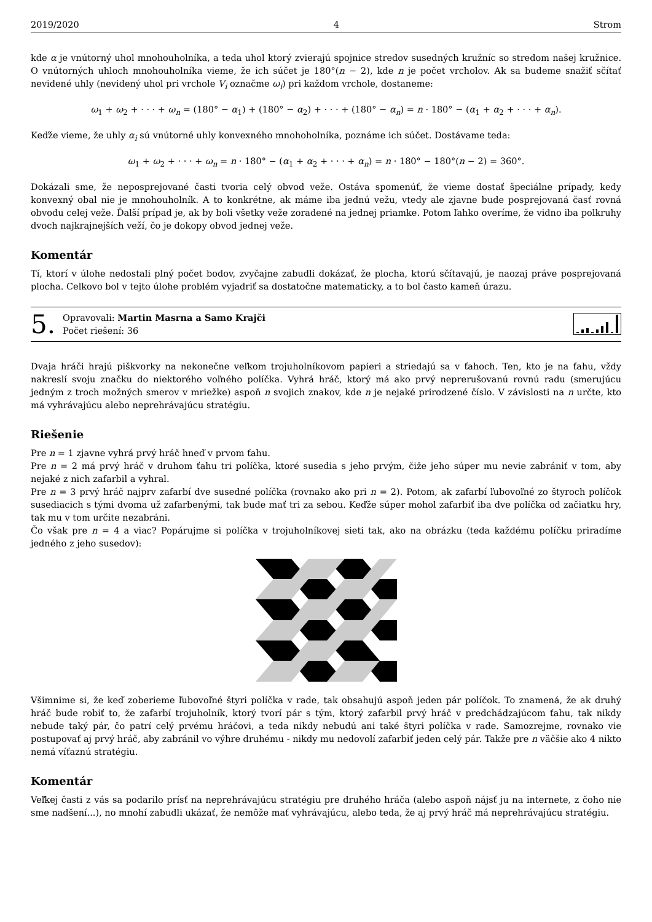2019/2020 4 Strom
kde α je vnútorný uhol mnohouholníka, a teda uhol ktorý zvierajú spojnice stredov susedných kružníc so stredom našej kružnice. O vnútorných uhloch mnohouholníka vieme, že ich súčet je 180°(n − 2), kde n je počet vrcholov. Ak sa budeme snažiť sčítať nevidené uhly (nevidený uhol pri vrchole V<sub>i</sub> označme ω<sub>i</sub>) pri každom vrchole, dostaneme:
ω<sub>1</sub> + ω<sub>2</sub> + · · · + ω<sub>n</sub> = (180° − α<sub>1</sub>) + (180° − α<sub>2</sub>) + · · · + (180° − α<sub>n</sub>) = n · 180° − (α<sub>1</sub> + α<sub>2</sub> + · · · + α<sub>n</sub>).
Keďže vieme, že uhly α<sub>i</sub> sú vnútorné uhly konvexného mnohoholníka, poznáme ich súčet. Dostávame teda:
ω<sub>1</sub> + ω<sub>2</sub> + · · · + ω<sub>n</sub> = n · 180° − (α<sub>1</sub> + α<sub>2</sub> + · · · + α<sub>n</sub>) = n · 180° − 180°(n − 2) = 360°.
Dokázali sme, že neposprejované časti tvoria celý obvod veže. Ostáva spomenúť, že vieme dostať špeciálne prípady, kedy konvexný obal nie je mnohouholník. A to konkrétne, ak máme iba jednú vežu, vtedy ale zjavne bude posprejovaná časť rovná obvodu celej veže. Ďalší prípad je, ak by boli všetky veže zoradené na jednej priamke. Potom ľahko overíme, že vidno iba polkruhy dvoch najkrajnejších veží, čo je dokopy obvod jednej veže.
Komentár
Tí, ktorí v úlohe nedostali plný počet bodov, zvyčajne zabudli dokázať, že plocha, ktorú sčítavajú, je naozaj práve posprejovaná plocha. Celkovo bol v tejto úlohe problém vyjadriť sa dostatočne matematicky, a to bol často kameň úrazu.
5.
Opravovali: Martin Masrna a Samo Krajči
Počet riešení: 36
Dvaja hráči hrajú piškvorky na nekonečne veľkom trojuholníkovom papieri a striedajú sa v ťahoch. Ten, kto je na ťahu, vždy nakreslí svoju značku do niektorého voľného políčka. Vyhrá hráč, ktorý má ako prvý neprerušovanú rovnú radu (smerujúcu jedným z troch možných smerov v mriežke) aspoň n svojich znakov, kde n je nejaké prirodzené číslo. V závislosti na n určte, kto má vyhrávajúcu alebo neprehrávajúcu stratégiu.
Riešenie
Pre n = 1 zjavne vyhrá prvý hráč hneď v prvom ťahu.
Pre n = 2 má prvý hráč v druhom ťahu tri políčka, ktoré susedia s jeho prvým, čiže jeho súper mu nevie zabrániť v tom, aby nejaké z nich zafarbil a vyhral.
Pre n = 3 prvý hráč najprv zafarbí dve susedné políčka (rovnako ako pri n = 2). Potom, ak zafarbí ľubovoľné zo štyroch políčok susediacich s tými dvoma už zafarbenými, tak bude mať tri za sebou. Keďže súper mohol zafarbiť iba dve políčka od začiatku hry, tak mu v tom určite nezabráni.
Čo však pre n = 4 a viac? Popárujme si políčka v trojuholníkovej sieti tak, ako na obrázku (teda každému políčku priradíme jedného z jeho susedov):
Všimnime si, že keď zoberieme ľubovoľné štyri políčka v rade, tak obsahujú aspoň jeden pár políčok. To znamená, že ak druhý hráč bude robiť to, že zafarbí trojuholník, ktorý tvorí pár s tým, ktorý zafarbil prvý hráč v predchádzajúcom ťahu, tak nikdy nebude taký pár, čo patrí celý prvému hráčovi, a teda nikdy nebudú ani také štyri políčka v rade. Samozrejme, rovnako vie postupovať aj prvý hráč, aby zabránil vo výhre druhému - nikdy mu nedovolí zafarbiť jeden celý pár. Takže pre n väčšie ako 4 nikto nemá víťaznú stratégiu.
Komentár
Veľkej časti z vás sa podarilo prísť na neprehrávajúcu stratégiu pre druhého hráča (alebo aspoň nájsť ju na internete, z čoho nie sme nadšení...), no mnohí zabudli ukázať, že nemôže mať vyhrávajúcu, alebo teda, že aj prvý hráč má neprehrávajúcu stratégiu.